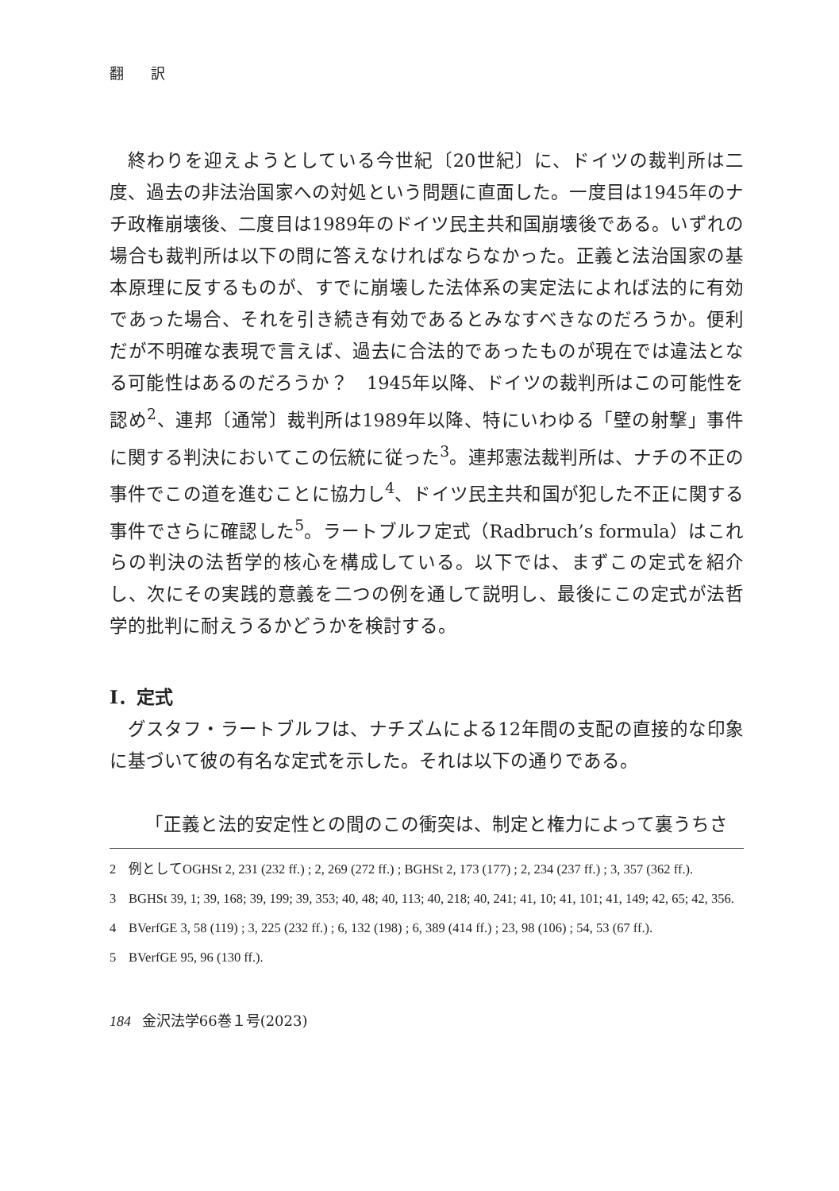翻 訳
終わりを迎えようとしている今世紀〔20世紀〕に、ドイツの裁判所は二度、過去の非法治国家への対処という問題に直面した。一度目は1945年のナチ政権崩壊後、二度目は1989年のドイツ民主共和国崩壊後である。いずれの場合も裁判所は以下の問に答えなければならなかった。正義と法治国家の基本原理に反するものが、すでに崩壊した法体系の実定法によれば法的に有効であった場合、それを引き続き有効であるとみなすべきなのだろうか。便利だが不明確な表現で言えば、過去に合法的であったものが現在では違法となる可能性はあるのだろうか？　1945年以降、ドイツの裁判所はこの可能性を認め<sup>2</sup>、連邦〔通常〕裁判所は1989年以降、特にいわゆる「壁の射撃」事件に関する判決においてこの伝統に従った<sup>3</sup>。連邦憲法裁判所は、ナチの不正の事件でこの道を進むことに協力し<sup>4</sup>、ドイツ民主共和国が犯した不正に関する事件でさらに確認した<sup>5</sup>。ラートブルフ定式（Radbruch’s formula）はこれらの判決の法哲学的核心を構成している。以下では、まずこの定式を紹介し、次にその実践的意義を二つの例を通して説明し、最後にこの定式が法哲学的批判に耐えうるかどうかを検討する。
Ⅰ．定式
グスタフ・ラートブルフは、ナチズムによる12年間の支配の直接的な印象に基づいて彼の有名な定式を示した。それは以下の通りである。
「正義と法的安定性との間のこの衝突は、制定と権力によって裏うちさ
2 例としてOGHSt 2, 231 (232 ff.) ; 2, 269 (272 ff.) ; BGHSt 2, 173 (177) ; 2, 234 (237 ff.) ; 3, 357 (362 ff.).
3 BGHSt 39, 1; 39, 168; 39, 199; 39, 353; 40, 48; 40, 113; 40, 218; 40, 241; 41, 10; 41, 101; 41, 149; 42, 65; 42, 356.
4 BVerfGE 3, 58 (119) ; 3, 225 (232 ff.) ; 6, 132 (198) ; 6, 389 (414 ff.) ; 23, 98 (106) ; 54, 53 (67 ff.).
5 BVerfGE 95, 96 (130 ff.).
184 金沢法学66巻１号(2023)